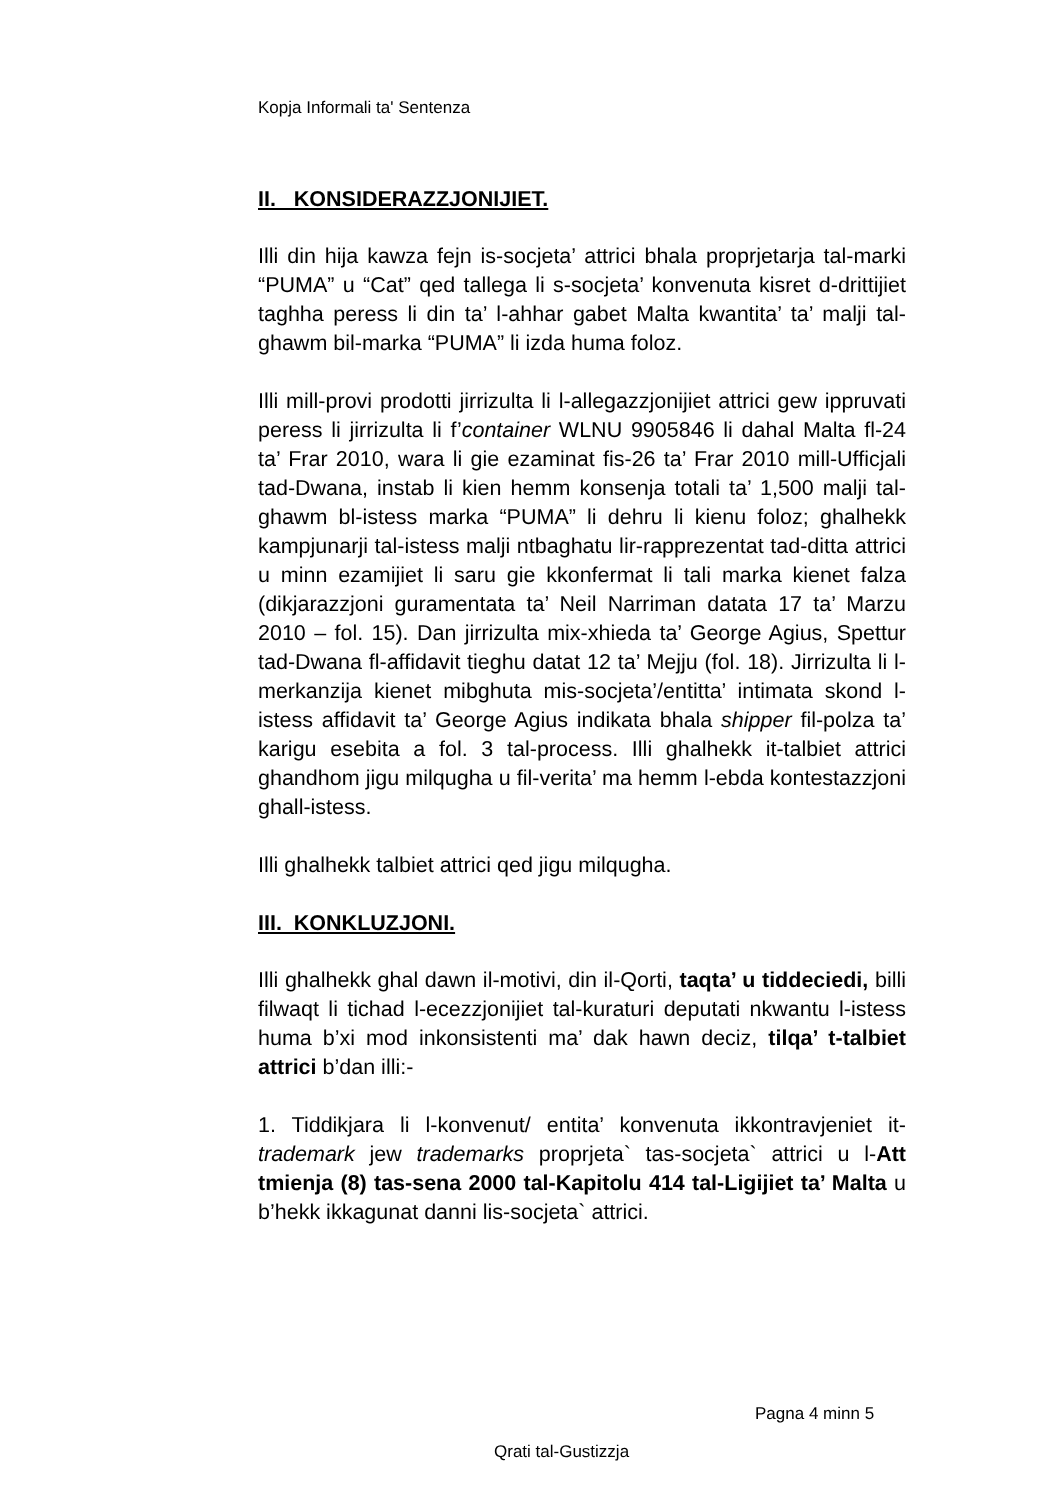Kopja Informali ta' Sentenza
II. KONSIDERAZZJONIJIET.
Illi din hija kawza fejn is-socjeta’ attrici bhala proprjetarja tal-marki “PUMA” u “Cat” qed tallega li s-socjeta’ konvenuta kisret d-drittijiet taghha peress li din ta’ l-ahhar gabet Malta kwantita’ ta’ malji tal-ghawm bil-marka “PUMA” li izda huma foloz.
Illi mill-provi prodotti jirrizulta li l-allegazzjonijiet attrici gew ippruvati peress li jirrizulta li f’container WLNU 9905846 li dahal Malta fl-24 ta’ Frar 2010, wara li gie ezaminat fis-26 ta’ Frar 2010 mill-Ufficjali tad-Dwana, instab li kien hemm konsenja totali ta’ 1,500 malji tal-ghawm bl-istess marka “PUMA” li dehru li kienu foloz; ghalhekk kampjunarji tal-istess malji ntbaghatu lir-rapprezentat tad-ditta attrici u minn ezamijiet li saru gie kkonfermat li tali marka kienet falza (dikjarazzjoni guramentata ta’ Neil Narriman datata 17 ta’ Marzu 2010 – fol. 15). Dan jirrizulta mix-xhieda ta’ George Agius, Spettur tad-Dwana fl-affidavit tieghu datat 12 ta’ Mejju (fol. 18). Jirrizulta li l-merkanzija kienet mibghuta mis-socjeta’/entitta’ intimata skond l-istess affidavit ta’ George Agius indikata bhala shipper fil-polza ta’ karigu esebita a fol. 3 tal-process. Illi ghalhekk it-talbiet attrici ghandhom jigu milqugha u fil-verita’ ma hemm l-ebda kontestazzjoni ghall-istess.
Illi ghalhekk talbiet attrici qed jigu milqugha.
III. KONKLUZJONI.
Illi ghalhekk ghal dawn il-motivi, din il-Qorti, taqta’ u tiddeciedi, billi filwaqt li tichad l-ecezzjonijiet tal-kuraturi deputati nkwantu l-istess huma b’xi mod inkonsistenti ma’ dak hawn deciz, tilqa’ t-talbiet attrici b’dan illi:-
1. Tiddikjara li l-konvenut/ entita’ konvenuta ikkontravjeniet it-trademark jew trademarks proprjeta` tas-socjeta` attrici u l-Att tmienja (8) tas-sena 2000 tal-Kapitolu 414 tal-Ligijiet ta’ Malta u b’hekk ikkagunat danni lis-socjeta` attrici.
Pagna 4 minn 5
Qrati tal-Gustizzja